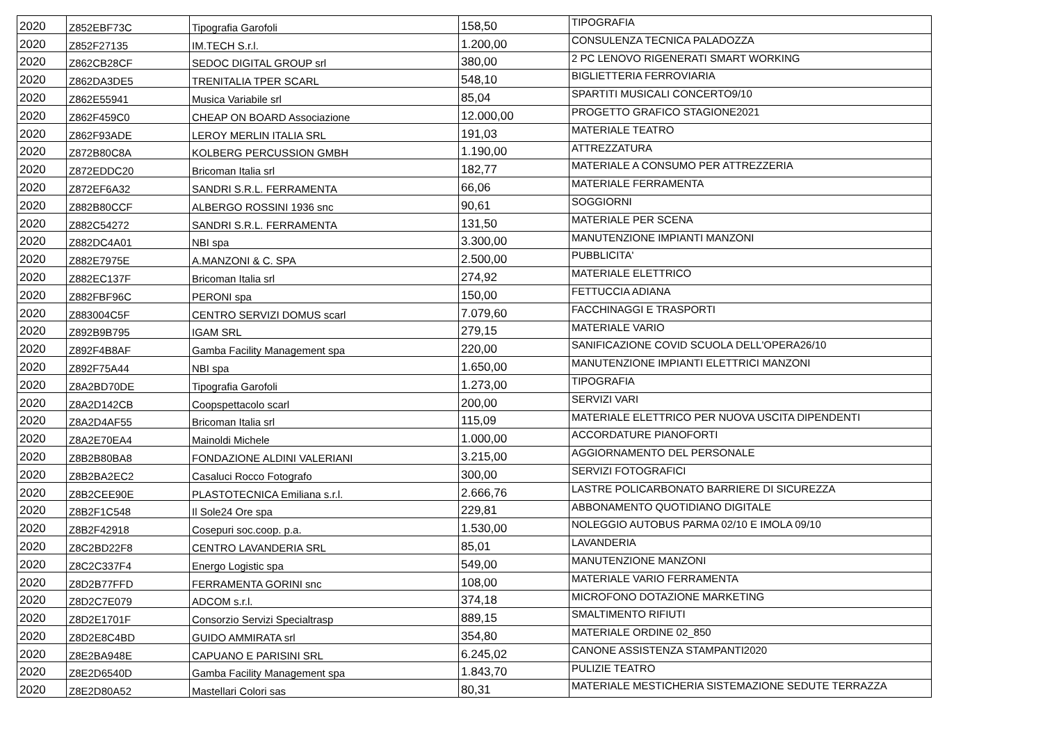| 2020 | Z852EBF73C | Tipografia Garofoli | 158,50 | TIPOGRAFIA |
| 2020 | Z852F27135 | IM.TECH S.r.l. | 1.200,00 | CONSULENZA TECNICA PALADOZZA |
| 2020 | Z862CB28CF | SEDOC DIGITAL GROUP srl | 380,00 | 2 PC LENOVO RIGENERATI SMART WORKING |
| 2020 | Z862DA3DE5 | TRENITALIA TPER SCARL | 548,10 | BIGLIETTERIA FERROVIARIA |
| 2020 | Z862E55941 | Musica Variabile srl | 85,04 | SPARTITI MUSICALI CONCERTO9/10 |
| 2020 | Z862F459C0 | CHEAP ON BOARD Associazione | 12.000,00 | PROGETTO GRAFICO STAGIONE2021 |
| 2020 | Z862F93ADE | LEROY MERLIN ITALIA SRL | 191,03 | MATERIALE TEATRO |
| 2020 | Z872B80C8A | KOLBERG PERCUSSION GMBH | 1.190,00 | ATTREZZATURA |
| 2020 | Z872EDDC20 | Bricoman Italia srl | 182,77 | MATERIALE A CONSUMO PER ATTREZZERIA |
| 2020 | Z872EF6A32 | SANDRI S.R.L. FERRAMENTA | 66,06 | MATERIALE FERRAMENTA |
| 2020 | Z882B80CCF | ALBERGO ROSSINI 1936 snc | 90,61 | SOGGIORNI |
| 2020 | Z882C54272 | SANDRI S.R.L. FERRAMENTA | 131,50 | MATERIALE PER SCENA |
| 2020 | Z882DC4A01 | NBI spa | 3.300,00 | MANUTENZIONE IMPIANTI MANZONI |
| 2020 | Z882E7975E | A.MANZONI & C. SPA | 2.500,00 | PUBBLICITA' |
| 2020 | Z882EC137F | Bricoman Italia srl | 274,92 | MATERIALE ELETTRICO |
| 2020 | Z882FBF96C | PERONI spa | 150,00 | FETTUCCIA ADIANA |
| 2020 | Z883004C5F | CENTRO SERVIZI DOMUS scarl | 7.079,60 | FACCHINAGGI E TRASPORTI |
| 2020 | Z892B9B795 | IGAM SRL | 279,15 | MATERIALE VARIO |
| 2020 | Z892F4B8AF | Gamba Facility Management spa | 220,00 | SANIFICAZIONE COVID SCUOLA DELL'OPERA26/10 |
| 2020 | Z892F75A44 | NBI spa | 1.650,00 | MANUTENZIONE IMPIANTI ELETTRICI MANZONI |
| 2020 | Z8A2BD70DE | Tipografia Garofoli | 1.273,00 | TIPOGRAFIA |
| 2020 | Z8A2D142CB | Coopspettacolo scarl | 200,00 | SERVIZI VARI |
| 2020 | Z8A2D4AF55 | Bricoman Italia srl | 115,09 | MATERIALE ELETTRICO PER NUOVA USCITA DIPENDENTI |
| 2020 | Z8A2E70EA4 | Mainoldi Michele | 1.000,00 | ACCORDATURE PIANOFORTI |
| 2020 | Z8B2B80BA8 | FONDAZIONE ALDINI VALERIANI | 3.215,00 | AGGIORNAMENTO DEL PERSONALE |
| 2020 | Z8B2BA2EC2 | Casaluci Rocco Fotografo | 300,00 | SERVIZI FOTOGRAFICI |
| 2020 | Z8B2CEE90E | PLASTOTECNICA Emiliana s.r.l. | 2.666,76 | LASTRE POLICARBONATO BARRIERE DI SICUREZZA |
| 2020 | Z8B2F1C548 | Il Sole24 Ore spa | 229,81 | ABBONAMENTO QUOTIDIANO DIGITALE |
| 2020 | Z8B2F42918 | Cosepuri soc.coop. p.a. | 1.530,00 | NOLEGGIO AUTOBUS PARMA 02/10 E IMOLA 09/10 |
| 2020 | Z8C2BD22F8 | CENTRO LAVANDERIA SRL | 85,01 | LAVANDERIA |
| 2020 | Z8C2C337F4 | Energo Logistic spa | 549,00 | MANUTENZIONE MANZONI |
| 2020 | Z8D2B77FFD | FERRAMENTA GORINI snc | 108,00 | MATERIALE VARIO FERRAMENTA |
| 2020 | Z8D2C7E079 | ADCOM s.r.l. | 374,18 | MICROFONO DOTAZIONE MARKETING |
| 2020 | Z8D2E1701F | Consorzio Servizi Specialtrasp | 889,15 | SMALTIMENTO RIFIUTI |
| 2020 | Z8D2E8C4BD | GUIDO AMMIRATA srl | 354,80 | MATERIALE ORDINE 02_850 |
| 2020 | Z8E2BA948E | CAPUANO E PARISINI SRL | 6.245,02 | CANONE ASSISTENZA STAMPANTI2020 |
| 2020 | Z8E2D6540D | Gamba Facility Management spa | 1.843,70 | PULIZIE TEATRO |
| 2020 | Z8E2D80A52 | Mastellari Colori sas | 80,31 | MATERIALE MESTICHERIA SISTEMAZIONE SEDUTE TERRAZZA |